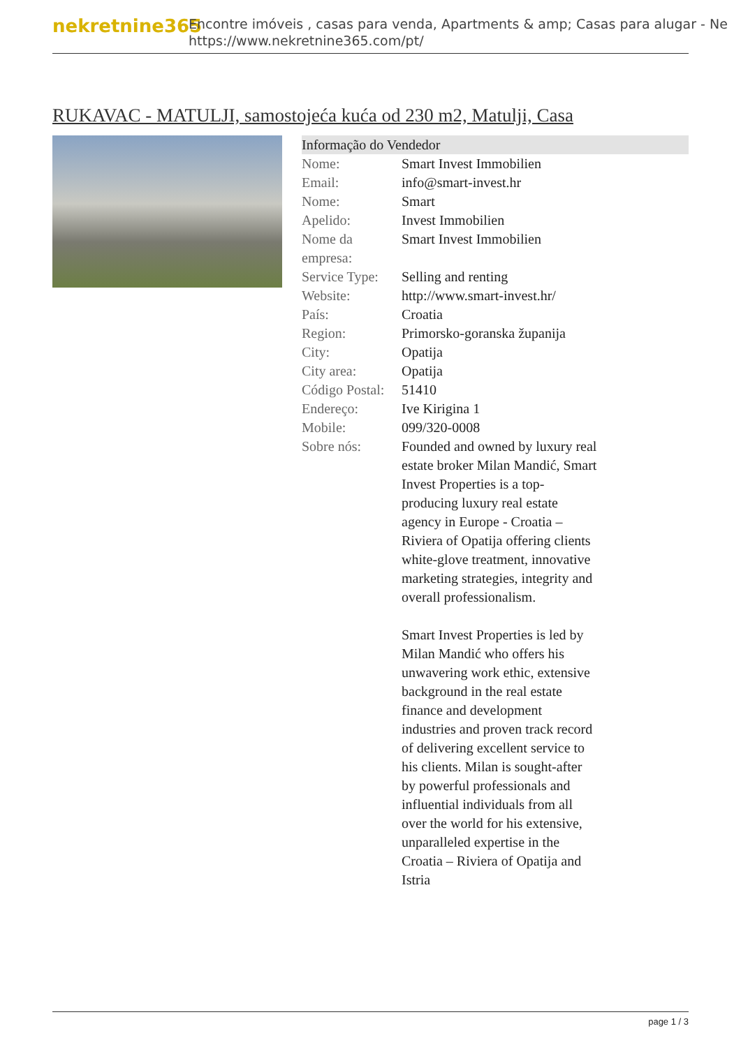nekretnine365
Encontre imóveis , casas para venda, Apartments & amp; Casas para alugar - Ne
https://www.nekretnine365.com/pt/
RUKAVAC - MATULJI, samostojeća kuća od 230 m2, Matulji, Casa
Informação do Vendedor
| Nome: | Smart Invest Immobilien |
| Email: | info@smart-invest.hr |
| Nome: | Smart |
| Apelido: | Invest Immobilien |
| Nome da empresa: | Smart Invest Immobilien |
| Service Type: | Selling and renting |
| Website: | http://www.smart-invest.hr/ |
| País: | Croatia |
| Region: | Primorsko-goranska županija |
| City: | Opatija |
| City area: | Opatija |
| Código Postal: | 51410 |
| Endereço: | Ive Kirigina 1 |
| Mobile: | 099/320-0008 |
| Sobre nós: | Founded and owned by luxury real estate broker Milan Mandić, Smart Invest Properties is a top-producing luxury real estate agency in Europe - Croatia – Riviera of Opatija offering clients white-glove treatment, innovative marketing strategies, integrity and overall professionalism. Smart Invest Properties is led by Milan Mandić who offers his unwavering work ethic, extensive background in the real estate finance and development industries and proven track record of delivering excellent service to his clients. Milan is sought-after by powerful professionals and influential individuals from all over the world for his extensive, unparalleled expertise in the Croatia – Riviera of Opatija and Istria |
page 1 / 3